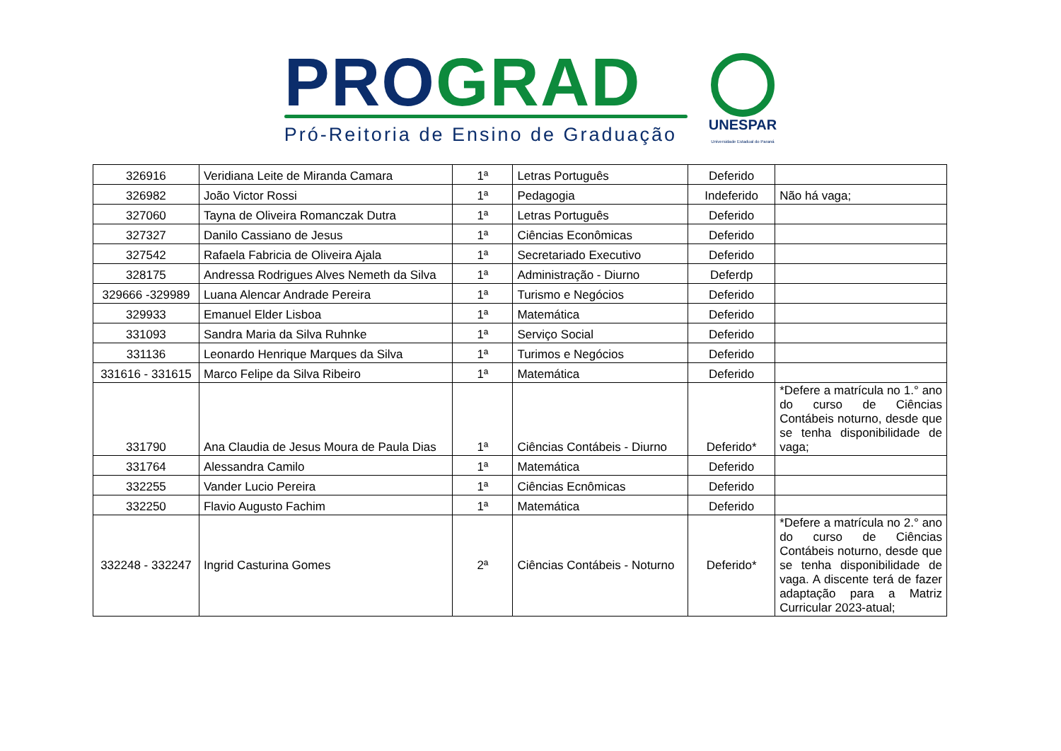PRO GRAD
Pró-Reitoria de Ensino de Graduação
UNESPAR
Universidade Estadual do Paraná
| 326916 | Veridiana Leite de Miranda Camara | 1ª | Letras Português | Deferido | |
| 326982 | João Victor Rossi | 1ª | Pedagogia | Indeferido | Não há vaga; |
| 327060 | Tayna de Oliveira Romanczak Dutra | 1ª | Letras Português | Deferido | |
| 327327 | Danilo Cassiano de Jesus | 1ª | Ciências Econômicas | Deferido | |
| 327542 | Rafaela Fabricia de Oliveira Ajala | 1ª | Secretariado Executivo | Deferido | |
| 328175 | Andressa Rodrigues Alves Nemeth da Silva | 1ª | Administração - Diurno | Deferdp | |
| 329666 -329989 | Luana Alencar Andrade Pereira | 1ª | Turismo e Negócios | Deferido | |
| 329933 | Emanuel Elder Lisboa | 1ª | Matemática | Deferido | |
| 331093 | Sandra Maria da Silva Ruhnke | 1ª | Serviço Social | Deferido | |
| 331136 | Leonardo Henrique Marques da Silva | 1ª | Turimos e Negócios | Deferido | |
| 331616 - 331615 | Marco Felipe da Silva Ribeiro | 1ª | Matemática | Deferido | |
| 331790 | Ana Claudia de Jesus Moura de Paula Dias | 1ª | Ciências Contábeis - Diurno | Deferido* | *Defere a matrícula no 1.° ano do curso de Ciências Contábeis noturno, desde que se tenha disponibilidade de vaga; |
| 331764 | Alessandra Camilo | 1ª | Matemática | Deferido | |
| 332255 | Vander Lucio Pereira | 1ª | Ciências Ecnômicas | Deferido | |
| 332250 | Flavio Augusto Fachim | 1ª | Matemática | Deferido | |
| 332248 - 332247 | Ingrid Casturina Gomes | 2ª | Ciências Contábeis - Noturno | Deferido* | *Defere a matrícula no 2.° ano do curso de Ciências Contábeis noturno, desde que se tenha disponibilidade de vaga. A discente terá de fazer adaptação para a Matriz Curricular 2023-atual; |